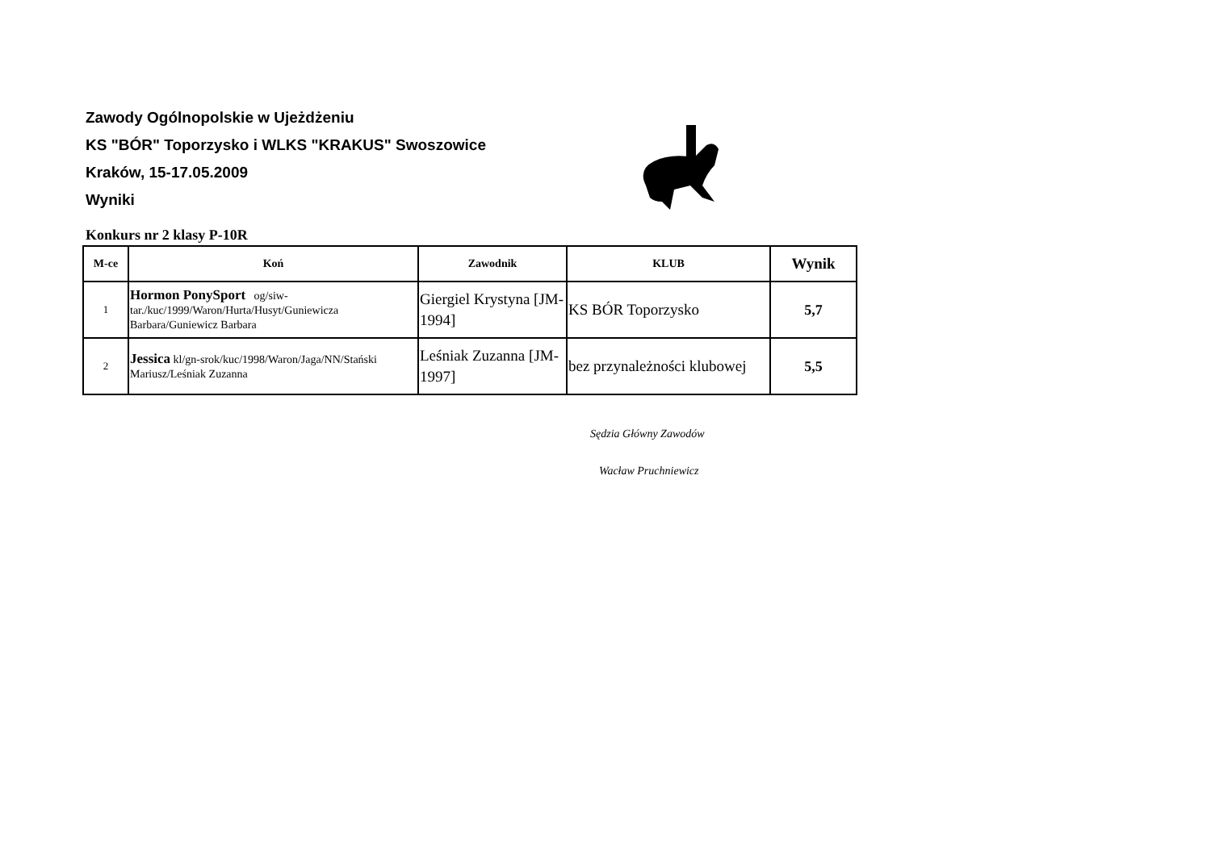Zawody Ogólnopolskie w Ujeżdżeniu
KS "BÓR" Toporzysko i WLKS "KRAKUS" Swoszowice
Kraków, 15-17.05.2009
Wyniki
Konkurs nr 2 klasy P-10R
| M-ce | Koń | Zawodnik | KLUB | Wynik |
| --- | --- | --- | --- | --- |
| 1 | Hormon PonySport og/siw-tar./kuc/1999/Waron/Hurta/Husyt/Guniewicza Barbara/Guniewicz Barbara | Giergiel Krystyna [JM-1994] | KS BÓR Toporzysko | 5,7 |
| 2 | Jessica kl/gn-srok/kuc/1998/Waron/Jaga/NN/Stański Mariusz/Leśniak Zuzanna | Leśniak Zuzanna [JM-1997] | bez przynależności klubowej | 5,5 |
Sędzia Główny Zawodów
Wacław Pruchniewicz